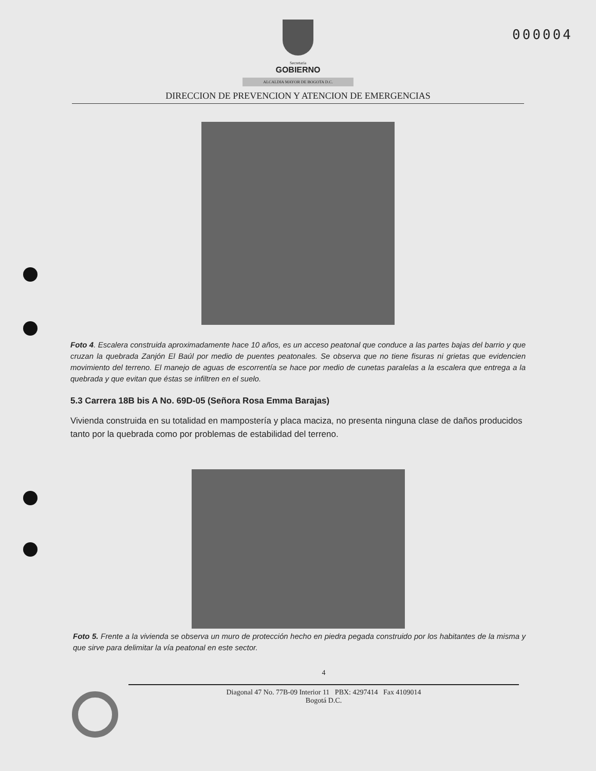000004
Secretaria
GOBIERNO
ALCALDIA MAYOR DE BOGOTA D.C.
DIRECCION DE PREVENCION Y ATENCION DE EMERGENCIAS
Foto 4. Escalera construida aproximadamente hace 10 años, es un acceso peatonal que conduce a las partes bajas del barrio y que cruzan la quebrada Zanjón El Baúl por medio de puentes peatonales. Se observa que no tiene fisuras ni grietas que evidencien movimiento del terreno. El manejo de aguas de escorrentía se hace por medio de cunetas paralelas a la escalera que entrega a la quebrada y que evitan que éstas se infiltren en el suelo.
5.3 Carrera 18B bis A No. 69D-05 (Señora Rosa Emma Barajas)
Vivienda construida en su totalidad en mampostería y placa maciza, no presenta ninguna clase de daños producidos tanto por la quebrada como por problemas de estabilidad del terreno.
Foto 5. Frente a la vivienda se observa un muro de protección hecho en piedra pegada construido por los habitantes de la misma y que sirve para delimitar la vía peatonal en este sector.
4
Diagonal 47 No. 77B-09 Interior 11 PBX: 4297414 Fax 4109014
Bogotá D.C.